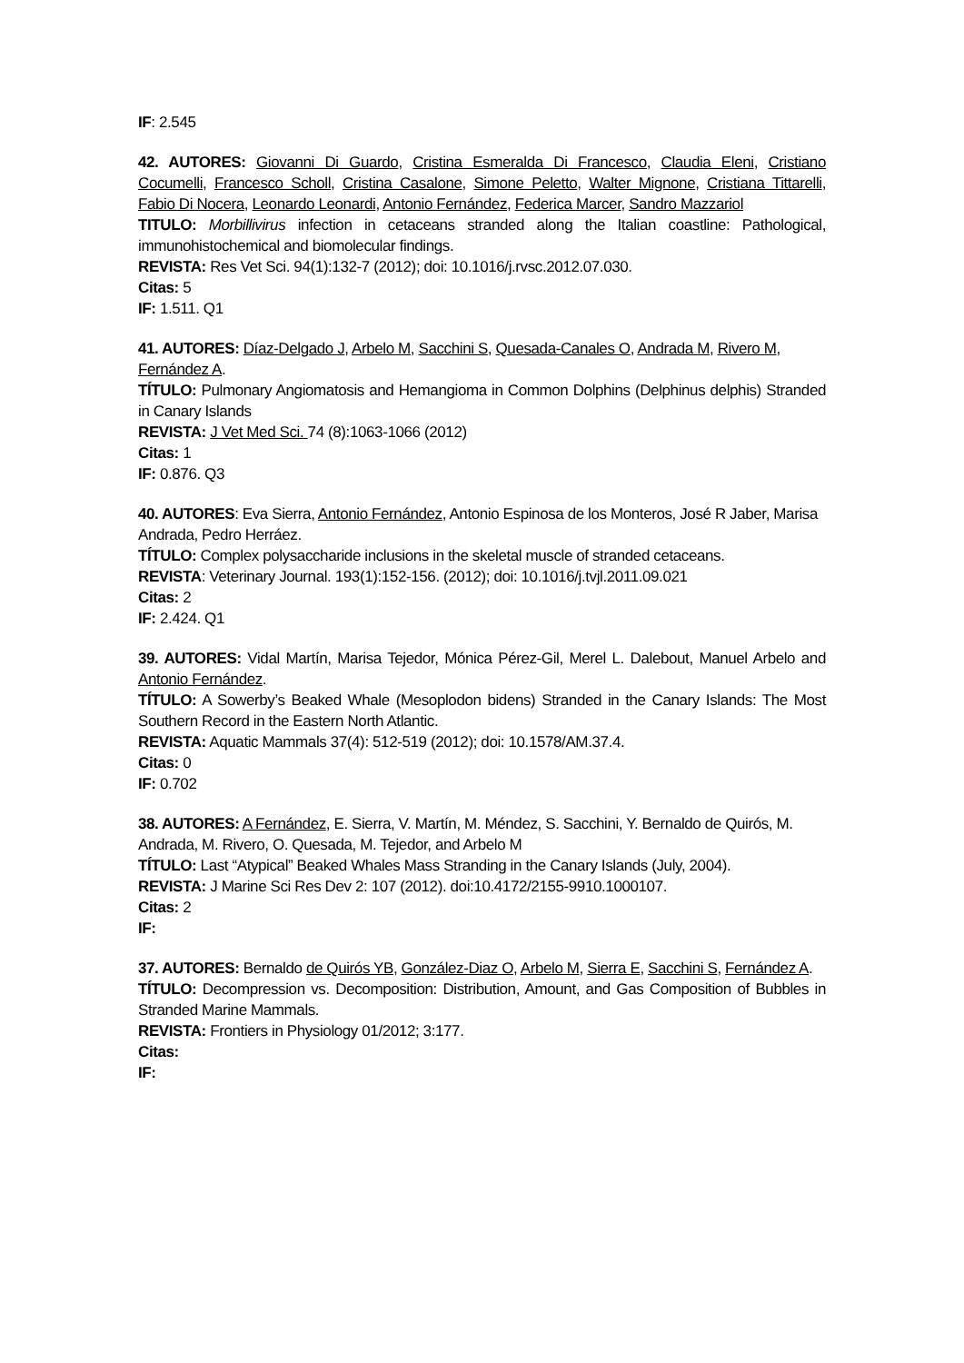IF: 2.545
42. AUTORES: Giovanni Di Guardo, Cristina Esmeralda Di Francesco, Claudia Eleni, Cristiano Cocumelli, Francesco Scholl, Cristina Casalone, Simone Peletto, Walter Mignone, Cristiana Tittarelli, Fabio Di Nocera, Leonardo Leonardi, Antonio Fernández, Federica Marcer, Sandro Mazzariol
TITULO: Morbillivirus infection in cetaceans stranded along the Italian coastline: Pathological, immunohistochemical and biomolecular findings.
REVISTA: Res Vet Sci. 94(1):132-7 (2012); doi: 10.1016/j.rvsc.2012.07.030.
Citas: 5
IF: 1.511. Q1
41. AUTORES: Díaz-Delgado J, Arbelo M, Sacchini S, Quesada-Canales O, Andrada M, Rivero M, Fernández A.
TÍTULO: Pulmonary Angiomatosis and Hemangioma in Common Dolphins (Delphinus delphis) Stranded in Canary Islands
REVISTA: J Vet Med Sci. 74 (8):1063-1066 (2012)
Citas: 1
IF: 0.876. Q3
40. AUTORES: Eva Sierra, Antonio Fernández, Antonio Espinosa de los Monteros, José R Jaber, Marisa Andrada, Pedro Herráez.
TÍTULO: Complex polysaccharide inclusions in the skeletal muscle of stranded cetaceans.
REVISTA: Veterinary Journal. 193(1):152-156. (2012); doi: 10.1016/j.tvjl.2011.09.021
Citas: 2
IF: 2.424. Q1
39. AUTORES: Vidal Martín, Marisa Tejedor, Mónica Pérez-Gil, Merel L. Dalebout, Manuel Arbelo and Antonio Fernández.
TÍTULO: A Sowerby’s Beaked Whale (Mesoplodon bidens) Stranded in the Canary Islands: The Most Southern Record in the Eastern North Atlantic.
REVISTA: Aquatic Mammals 37(4): 512-519 (2012); doi: 10.1578/AM.37.4.
Citas: 0
IF: 0.702
38. AUTORES: A Fernández, E. Sierra, V. Martín, M. Méndez, S. Sacchini, Y. Bernaldo de Quirós, M. Andrada, M. Rivero, O. Quesada, M. Tejedor, and Arbelo M
TÍTULO: Last “Atypical” Beaked Whales Mass Stranding in the Canary Islands (July, 2004).
REVISTA: J Marine Sci Res Dev 2: 107 (2012). doi:10.4172/2155-9910.1000107.
Citas: 2
IF:
37. AUTORES: Bernaldo de Quirós YB, González-Diaz O, Arbelo M, Sierra E, Sacchini S, Fernández A.
TÍTULO: Decompression vs. Decomposition: Distribution, Amount, and Gas Composition of Bubbles in Stranded Marine Mammals.
REVISTA: Frontiers in Physiology 01/2012; 3:177.
Citas:
IF: